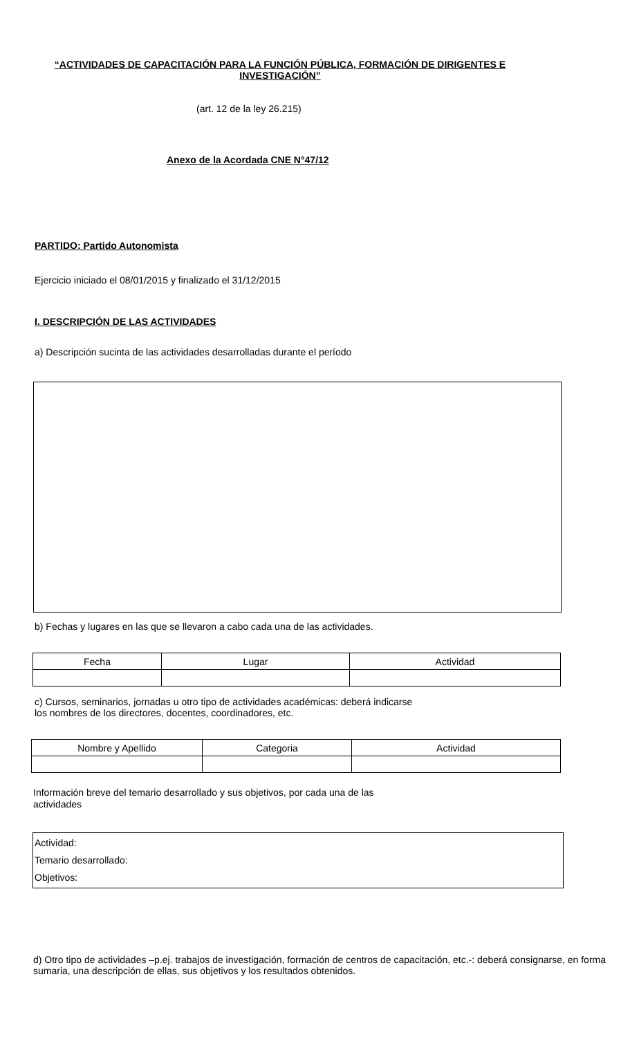“ACTIVIDADES DE CAPACITACIÓN PARA LA FUNCIÓN PÚBLICA, FORMACIÓN DE DIRIGENTES E INVESTIGACIÓN”
(art. 12 de la ley 26.215)
Anexo de la Acordada CNE N°47/12
PARTIDO: Partido Autonomista
Ejercicio iniciado el 08/01/2015 y finalizado el 31/12/2015
I. DESCRIPCIÓN DE LAS ACTIVIDADES
a) Descripción sucinta de las actividades desarrolladas durante el período
b) Fechas y lugares en las que se llevaron a cabo cada una de las actividades.
| Fecha | Lugar | Actividad |
c) Cursos, seminarios, jornadas u otro tipo de actividades académicas: deberá indicarse
los nombres de los directores, docentes, coordinadores, etc.
| Nombre y Apellido | Categoria | Actividad |
Información breve del temario desarrollado y sus objetivos, por cada una de las
actividades
Actividad:
Temario desarrollado:
Objetivos:
d) Otro tipo de actividades –p.ej. trabajos de investigación, formación de centros de capacitación, etc.-: deberá consignarse, en forma sumaria, una descripción de ellas, sus objetivos y los resultados obtenidos.